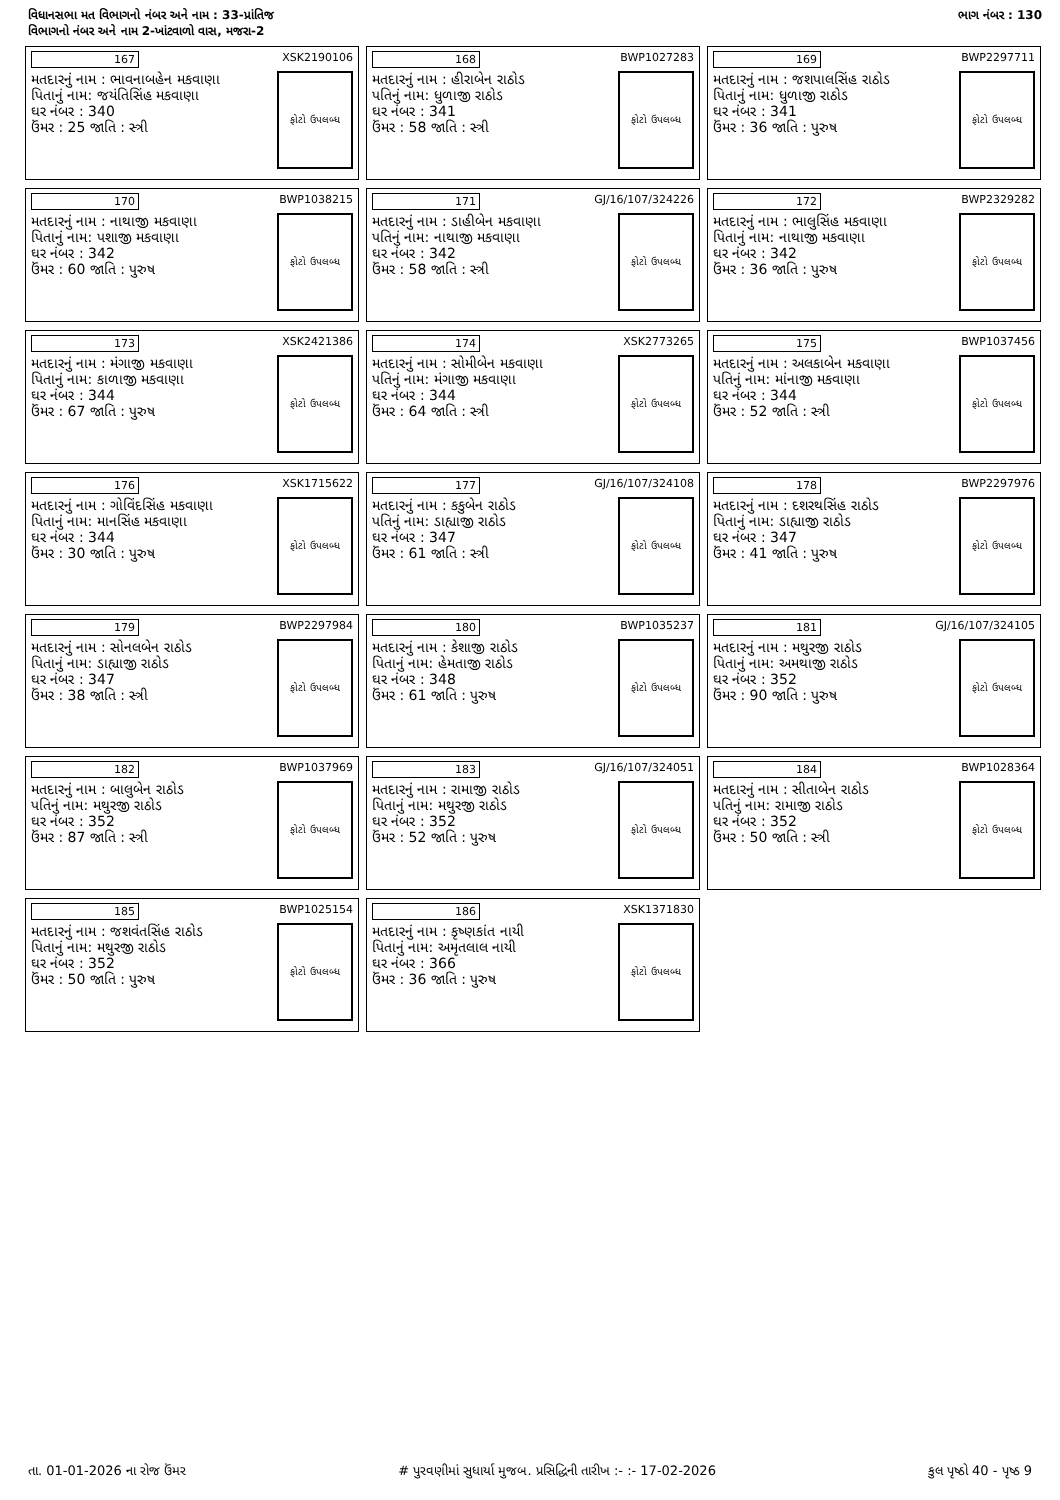વિધાનસભા મત વિભાગનો નંબર અને નામ : 33-પ્રાંતિજ
વિભાગનો નંબર અને નામ 2-ખાંટવાળો વાસ, મજરા-2
ભાગ નંબર : 130
167 XSK2190106
મતદારનું નામ : ભાવનાબહેન મકવાણા
પિતાનું નામ: જયંતિસિંહ મકવાણા
ઘર નંબર : 340
ઉંમર : 25 જાતિ : સ્ત્રી
ફોટો ઉપલબ્ધ
168 BWP1027283
મતદારનું નામ : હીરાબેન રાઠોડ
પતિનું નામ: ધુળાજી રાઠોડ
ઘર નંબર : 341
ઉંમર : 58 જાતિ : સ્ત્રી
ફોટો ઉપલબ્ધ
169 BWP2297711
મતદારનું નામ : જશપાલસિંહ રાઠોડ
પિતાનું નામ: ધુળાજી રાઠોડ
ઘર નંબર : 341
ઉંમર : 36 જાતિ : પુરુષ
ફોટો ઉપલબ્ધ
170 BWP1038215
મતદારનું નામ : નાથાજી મકવાણા
પિતાનું નામ: પશાજી મકવાણા
ઘર નંબર : 342
ઉંમર : 60 જાતિ : પુરુષ
ફોટો ઉપલબ્ધ
171 GJ/16/107/324226
મતદારનું નામ : ડાહીબેન મકવાણા
પતિનું નામ: નાથાજી મકવાણા
ઘર નંબર : 342
ઉંમર : 58 જાતિ : સ્ત્રી
ફોટો ઉપલબ્ધ
172 BWP2329282
મતદારનું નામ : ભાલુસિંહ મકવાણા
પિતાનું નામ: નાથાજી મકવાણા
ઘર નંબર : 342
ઉંમર : 36 જાતિ : પુરુષ
ફોટો ઉપલબ્ધ
173 XSK2421386
મતદારનું નામ : મંગાજી મકવાણા
પિતાનું નામ: કાળાજી મકવાણા
ઘર નંબર : 344
ઉંમર : 67 જાતિ : પુરુષ
ફોટો ઉપલબ્ધ
174 XSK2773265
મતદારનું નામ : સોમીબેન મકવાણા
પતિનું નામ: મંગાજી મકવાણા
ઘર નંબર : 344
ઉંમર : 64 જાતિ : સ્ત્રી
ફોટો ઉપલબ્ધ
175 BWP1037456
મતદારનું નામ : અલકાબેન મકવાણા
પતિનું નામ: માંનાજી મકવાણા
ઘર નંબર : 344
ઉંમર : 52 જાતિ : સ્ત્રી
ફોટો ઉપલબ્ધ
176 XSK1715622
મતદારનું નામ : ગોવિંદસિંહ મકવાણા
પિતાનું નામ: માનસિંહ મકવાણા
ઘર નંબર : 344
ઉંમર : 30 જાતિ : પુરુષ
ફોટો ઉપલબ્ધ
177 GJ/16/107/324108
મતદારનું નામ : કકુબેન રાઠોડ
પતિનું નામ: ડાહ્યાજી રાઠોડ
ઘર નંબર : 347
ઉંમર : 61 જાતિ : સ્ત્રી
ફોટો ઉપલબ્ધ
178 BWP2297976
મતદારનું નામ : દશરથસિંહ રાઠોડ
પિતાનું નામ: ડાહ્યાજી રાઠોડ
ઘર નંબર : 347
ઉંમર : 41 જાતિ : પુરુષ
ફોટો ઉપલબ્ધ
179 BWP2297984
મતદારનું નામ : સોનલબેન રાઠોડ
પિતાનું નામ: ડાહ્યાજી રાઠોડ
ઘર નંબર : 347
ઉંમર : 38 જાતિ : સ્ત્રી
ફોટો ઉપલબ્ધ
180 BWP1035237
મતદારનું નામ : કેશાજી રાઠોડ
પિતાનું નામ: હેમતાજી રાઠોડ
ઘર નંબર : 348
ઉંમર : 61 જાતિ : પુરુષ
ફોટો ઉપલબ્ધ
181 GJ/16/107/324105
મતદારનું નામ : મથુરજી રાઠોડ
પિતાનું નામ: અમથાજી રાઠોડ
ઘર નંબર : 352
ઉંમર : 90 જાતિ : પુરુષ
ફોટો ઉપલબ્ધ
182 BWP1037969
મતદારનું નામ : બાલુબેન રાઠોડ
પતિનું નામ: મથુરજી રાઠોડ
ઘર નંબર : 352
ઉંમર : 87 જાતિ : સ્ત્રી
ફોટો ઉપલબ્ધ
183 GJ/16/107/324051
મતદારનું નામ : રામાજી રાઠોડ
પિતાનું નામ: મથુરજી રાઠોડ
ઘર નંબર : 352
ઉંમર : 52 જાતિ : પુરુષ
ફોટો ઉપલબ્ધ
184 BWP1028364
મતદારનું નામ : સીતાબેન રાઠોડ
પતિનું નામ: રામાજી રાઠોડ
ઘર નંબર : 352
ઉંમર : 50 જાતિ : સ્ત્રી
ફોટો ઉપલબ્ધ
185 BWP1025154
મતદારનું નામ : જશવંતસિંહ રાઠોડ
પિતાનું નામ: મથુરજી રાઠોડ
ઘર નંબર : 352
ઉંમર : 50 જાતિ : પુરુષ
ફોટો ઉપલબ્ધ
186 XSK1371830
મતદારનું નામ : કૃષ્ણકાંત નાયી
પિતાનું નામ: અમૃતલાલ નાયી
ઘર નંબર : 366
ઉંમર : 36 જાતિ : પુરુષ
ફોટો ઉપલબ્ધ
તા. 01-01-2026 ના રોજ ઉંમર # પુરવણીમાં સુધાર્યા મુજબ. પ્રસિદ્ધિની તારીખ :- :- 17-02-2026 કુલ પૃષ્ઠો 40 - પૃષ્ઠ 9